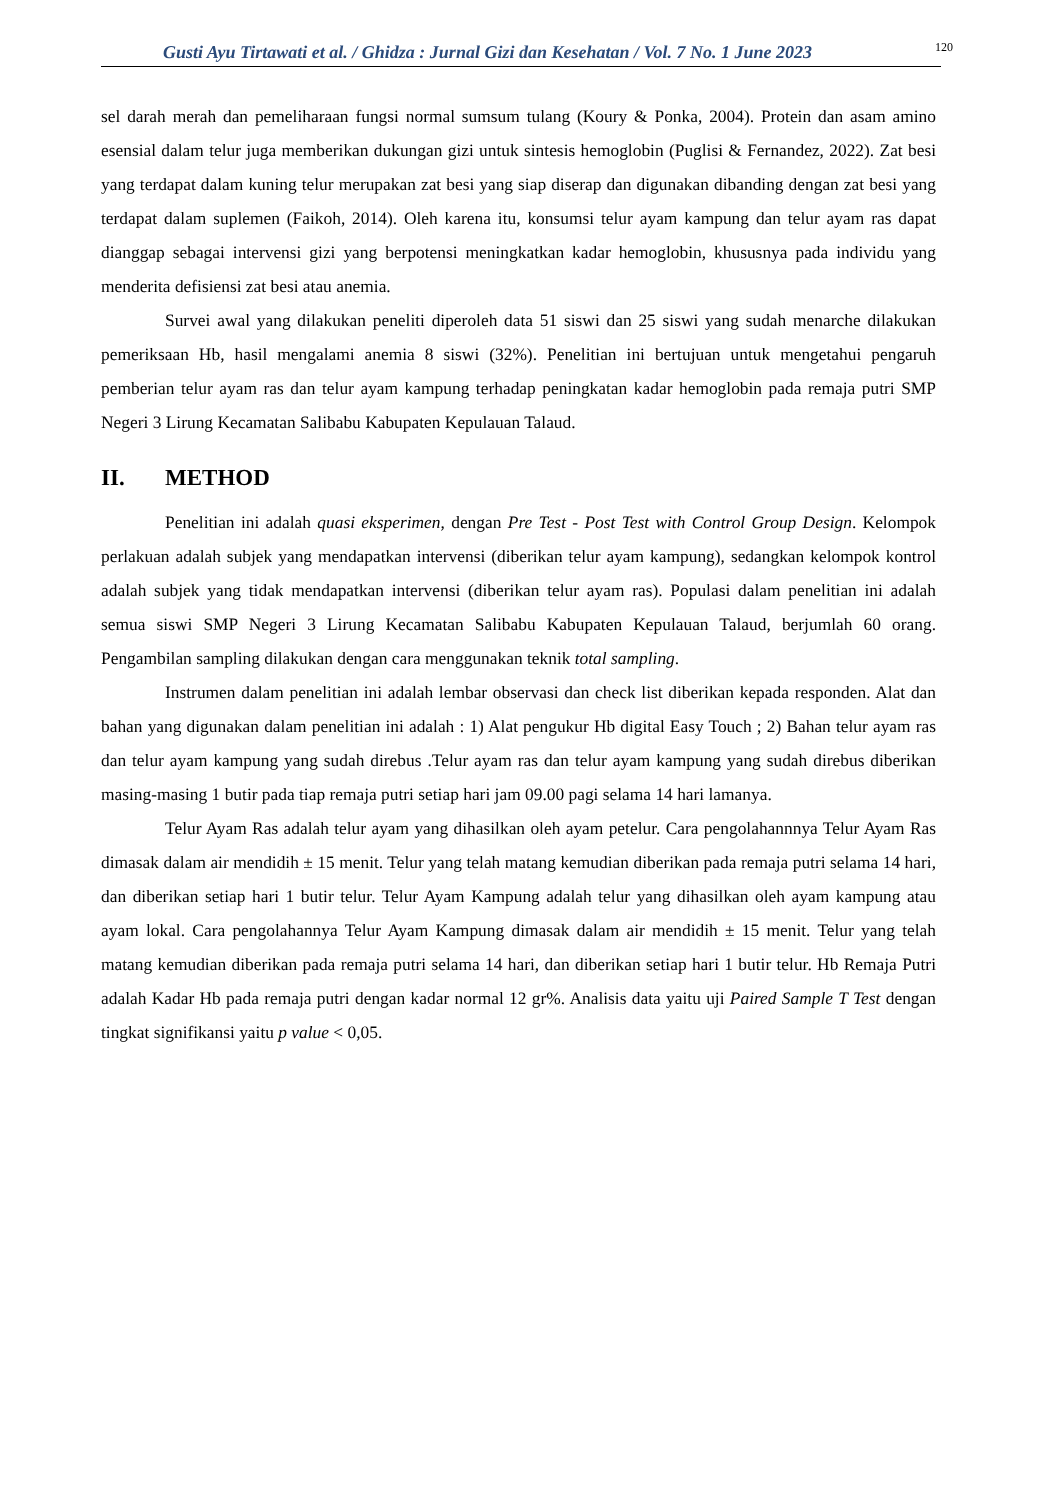Gusti Ayu Tirtawati et al. / Ghidza : Jurnal Gizi dan Kesehatan / Vol. 7 No. 1 June 2023 120
sel darah merah dan pemeliharaan fungsi normal sumsum tulang (Koury & Ponka, 2004). Protein dan asam amino esensial dalam telur juga memberikan dukungan gizi untuk sintesis hemoglobin (Puglisi & Fernandez, 2022). Zat besi yang terdapat dalam kuning telur merupakan zat besi yang siap diserap dan digunakan dibanding dengan zat besi yang terdapat dalam suplemen (Faikoh, 2014). Oleh karena itu, konsumsi telur ayam kampung dan telur ayam ras dapat dianggap sebagai intervensi gizi yang berpotensi meningkatkan kadar hemoglobin, khususnya pada individu yang menderita defisiensi zat besi atau anemia.
Survei awal yang dilakukan peneliti diperoleh data 51 siswi dan 25 siswi yang sudah menarche dilakukan pemeriksaan Hb, hasil mengalami anemia 8 siswi (32%). Penelitian ini bertujuan untuk mengetahui pengaruh pemberian telur ayam ras dan telur ayam kampung terhadap peningkatan kadar hemoglobin pada remaja putri SMP Negeri 3 Lirung Kecamatan Salibabu Kabupaten Kepulauan Talaud.
II. METHOD
Penelitian ini adalah quasi eksperimen, dengan Pre Test - Post Test with Control Group Design. Kelompok perlakuan adalah subjek yang mendapatkan intervensi (diberikan telur ayam kampung), sedangkan kelompok kontrol adalah subjek yang tidak mendapatkan intervensi (diberikan telur ayam ras). Populasi dalam penelitian ini adalah semua siswi SMP Negeri 3 Lirung Kecamatan Salibabu Kabupaten Kepulauan Talaud, berjumlah 60 orang. Pengambilan sampling dilakukan dengan cara menggunakan teknik total sampling.
Instrumen dalam penelitian ini adalah lembar observasi dan check list diberikan kepada responden. Alat dan bahan yang digunakan dalam penelitian ini adalah : 1) Alat pengukur Hb digital Easy Touch ; 2) Bahan telur ayam ras dan telur ayam kampung yang sudah direbus .Telur ayam ras dan telur ayam kampung yang sudah direbus diberikan masing-masing 1 butir pada tiap remaja putri setiap hari jam 09.00 pagi selama 14 hari lamanya.
Telur Ayam Ras adalah telur ayam yang dihasilkan oleh ayam petelur. Cara pengolahannnya Telur Ayam Ras dimasak dalam air mendidih ± 15 menit. Telur yang telah matang kemudian diberikan pada remaja putri selama 14 hari, dan diberikan setiap hari 1 butir telur. Telur Ayam Kampung adalah telur yang dihasilkan oleh ayam kampung atau ayam lokal. Cara pengolahannya Telur Ayam Kampung dimasak dalam air mendidih ± 15 menit. Telur yang telah matang kemudian diberikan pada remaja putri selama 14 hari, dan diberikan setiap hari 1 butir telur. Hb Remaja Putri adalah Kadar Hb pada remaja putri dengan kadar normal 12 gr%. Analisis data yaitu uji Paired Sample T Test dengan tingkat signifikansi yaitu p value < 0,05.